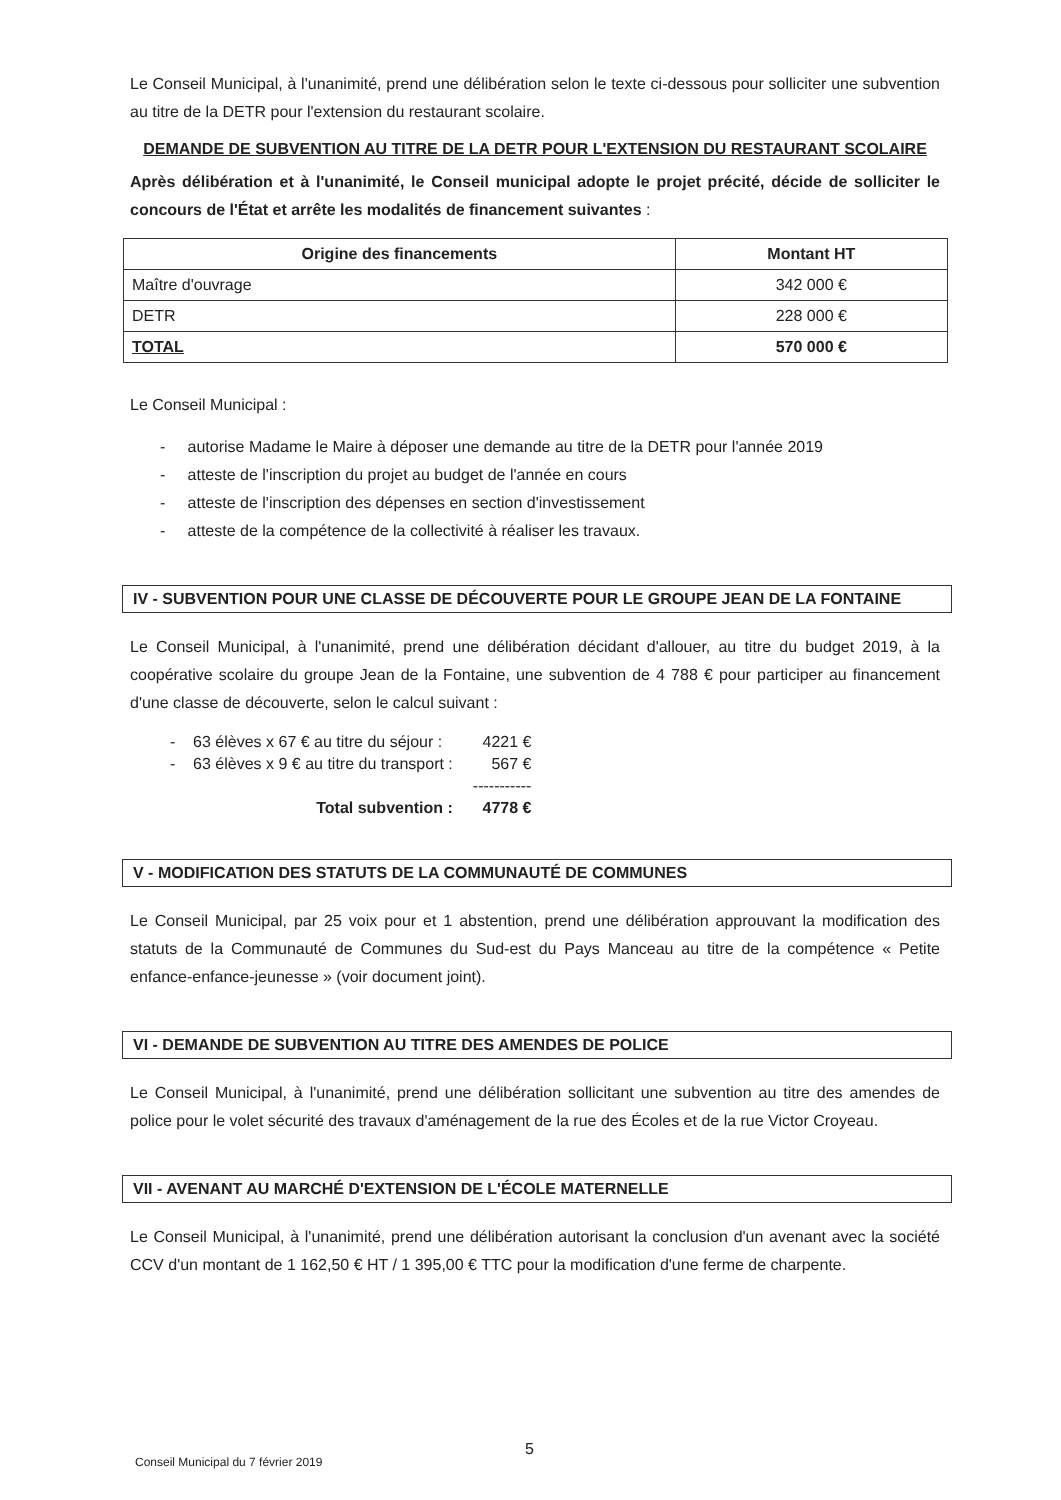Le Conseil Municipal, à l'unanimité, prend une délibération selon le texte ci-dessous pour solliciter une subvention au titre de la DETR pour l'extension du restaurant scolaire.
DEMANDE DE SUBVENTION AU TITRE DE LA DETR POUR L'EXTENSION DU RESTAURANT SCOLAIRE
Après délibération et à l'unanimité, le Conseil municipal adopte le projet précité, décide de solliciter le concours de l'État et arrête les modalités de financement suivantes :
| Origine des financements | Montant HT |
| --- | --- |
| Maître d'ouvrage | 342 000 € |
| DETR | 228 000 € |
| TOTAL | 570 000 € |
Le Conseil Municipal :
- autorise Madame le Maire à déposer une demande au titre de la DETR pour l'année 2019
- atteste de l'inscription du projet au budget de l'année en cours
- atteste de l'inscription des dépenses en section d'investissement
- atteste de la compétence de la collectivité à réaliser les travaux.
IV - SUBVENTION POUR UNE CLASSE DE DÉCOUVERTE POUR LE GROUPE JEAN DE LA FONTAINE
Le Conseil Municipal, à l'unanimité, prend une délibération décidant d'allouer, au titre du budget 2019, à la coopérative scolaire du groupe Jean de la Fontaine, une subvention de 4 788 € pour participer au financement d'une classe de découverte, selon le calcul suivant :
| - 63 élèves x 67 € au titre du séjour : | 4221 € |
| - 63 élèves x 9 € au titre du transport : | 567 € |
| | ----------- |
| Total subvention : | 4778 € |
V - MODIFICATION DES STATUTS DE LA COMMUNAUTÉ DE COMMUNES
Le Conseil Municipal, par 25 voix pour et 1 abstention, prend une délibération approuvant la modification des statuts de la Communauté de Communes du Sud-est du Pays Manceau au titre de la compétence « Petite enfance-enfance-jeunesse » (voir document joint).
VI - DEMANDE DE SUBVENTION AU TITRE DES AMENDES DE POLICE
Le Conseil Municipal, à l'unanimité, prend une délibération sollicitant une subvention au titre des amendes de police pour le volet sécurité des travaux d'aménagement de la rue des Écoles et de la rue Victor Croyeau.
VII - AVENANT AU MARCHÉ D'EXTENSION DE L'ÉCOLE MATERNELLE
Le Conseil Municipal, à l'unanimité, prend une délibération autorisant la conclusion d'un avenant avec la société CCV d'un montant de 1 162,50 € HT / 1 395,00 € TTC pour la modification d'une ferme de charpente.
5
Conseil Municipal du 7 février 2019